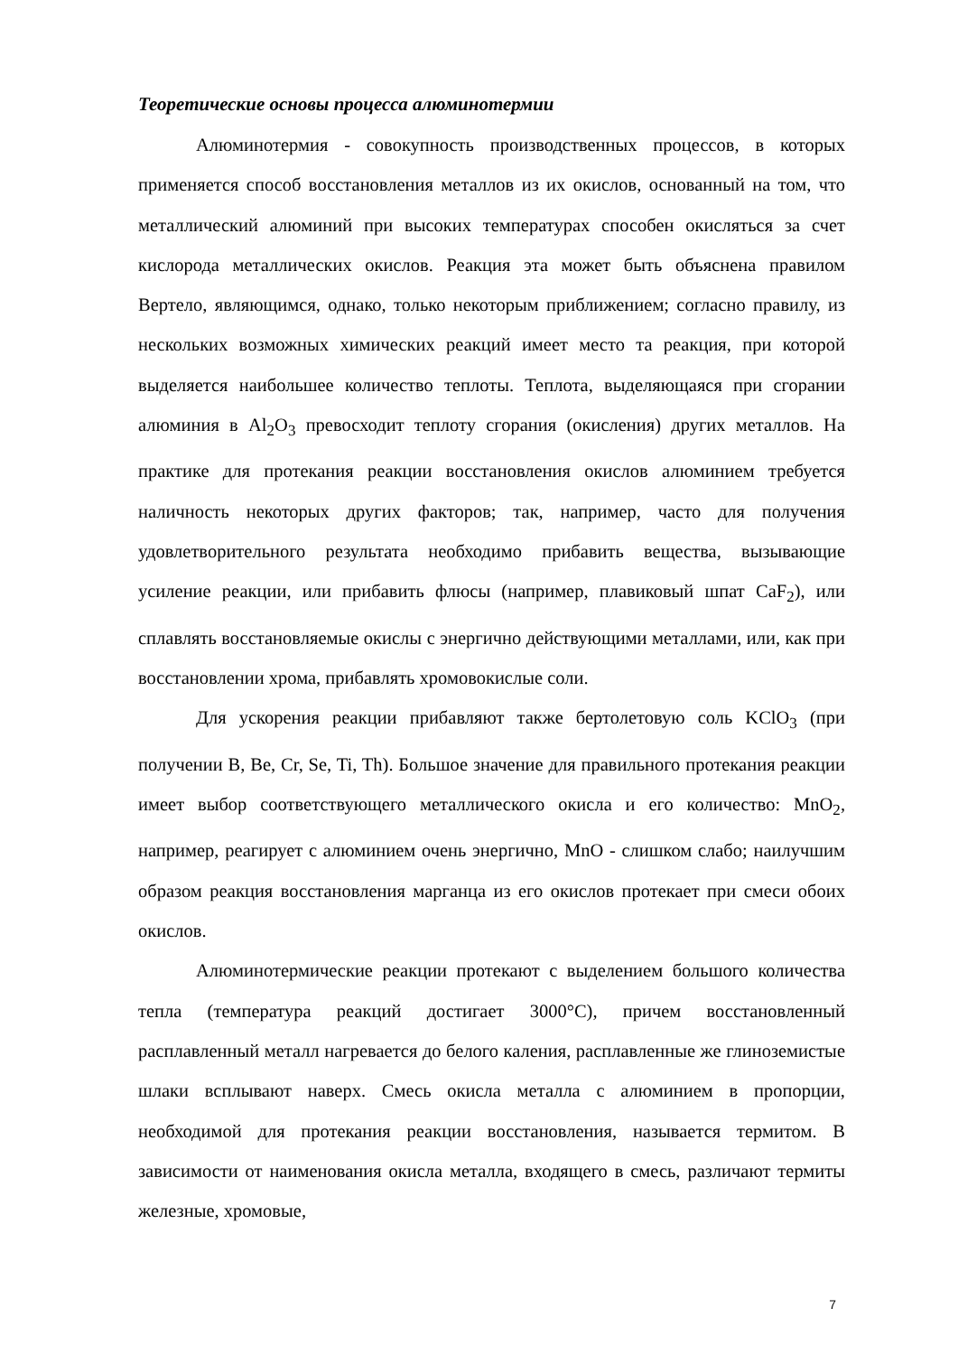Теоретические основы процесса алюминотермии
Алюминотермия - совокупность производственных процессов, в которых применяется способ восстановления металлов из их окислов, основанный на том, что металлический алюминий при высоких температурах способен окисляться за счет кислорода металлических окислов. Реакция эта может быть объяснена правилом Вертело, являющимся, однако, только некоторым приближением; согласно правилу, из нескольких возможных химических реакций имеет место та реакция, при которой выделяется наибольшее количество теплоты. Теплота, выделяющаяся при сгорании алюминия в Al<sub>2</sub>O<sub>3</sub> превосходит теплоту сгорания (окисления) других металлов. На практике для протекания реакции восстановления окислов алюминием требуется наличность некоторых других факторов; так, например, часто для получения удовлетворительного результата необходимо прибавить вещества, вызывающие усиление реакции, или прибавить флюсы (например, плавиковый шпат CaF<sub>2</sub>), или сплавлять восстановляемые окислы с энергично действующими металлами, или, как при восстановлении хрома, прибавлять хромовокислые соли.
Для ускорения реакции прибавляют также бертолетовую соль KClO<sub>3</sub> (при получении B, Be, Cr, Se, Ti, Th). Большое значение для правильного протекания реакции имеет выбор соответствующего металлического окисла и его количество: MnO<sub>2</sub>, например, реагирует с алюминием очень энергично, MnO - слишком слабо; наилучшим образом реакция восстановления марганца из его окислов протекает при смеси обоих окислов.
Алюминотермические реакции протекают с выделением большого количества тепла (температура реакций достигает 3000°С), причем восстановленный расплавленный металл нагревается до белого каления, расплавленные же глиноземистые шлаки всплывают наверх. Смесь окисла металла с алюминием в пропорции, необходимой для протекания реакции восстановления, называется термитом. В зависимости от наименования окисла металла, входящего в смесь, различают термиты железные, хромовые,
7